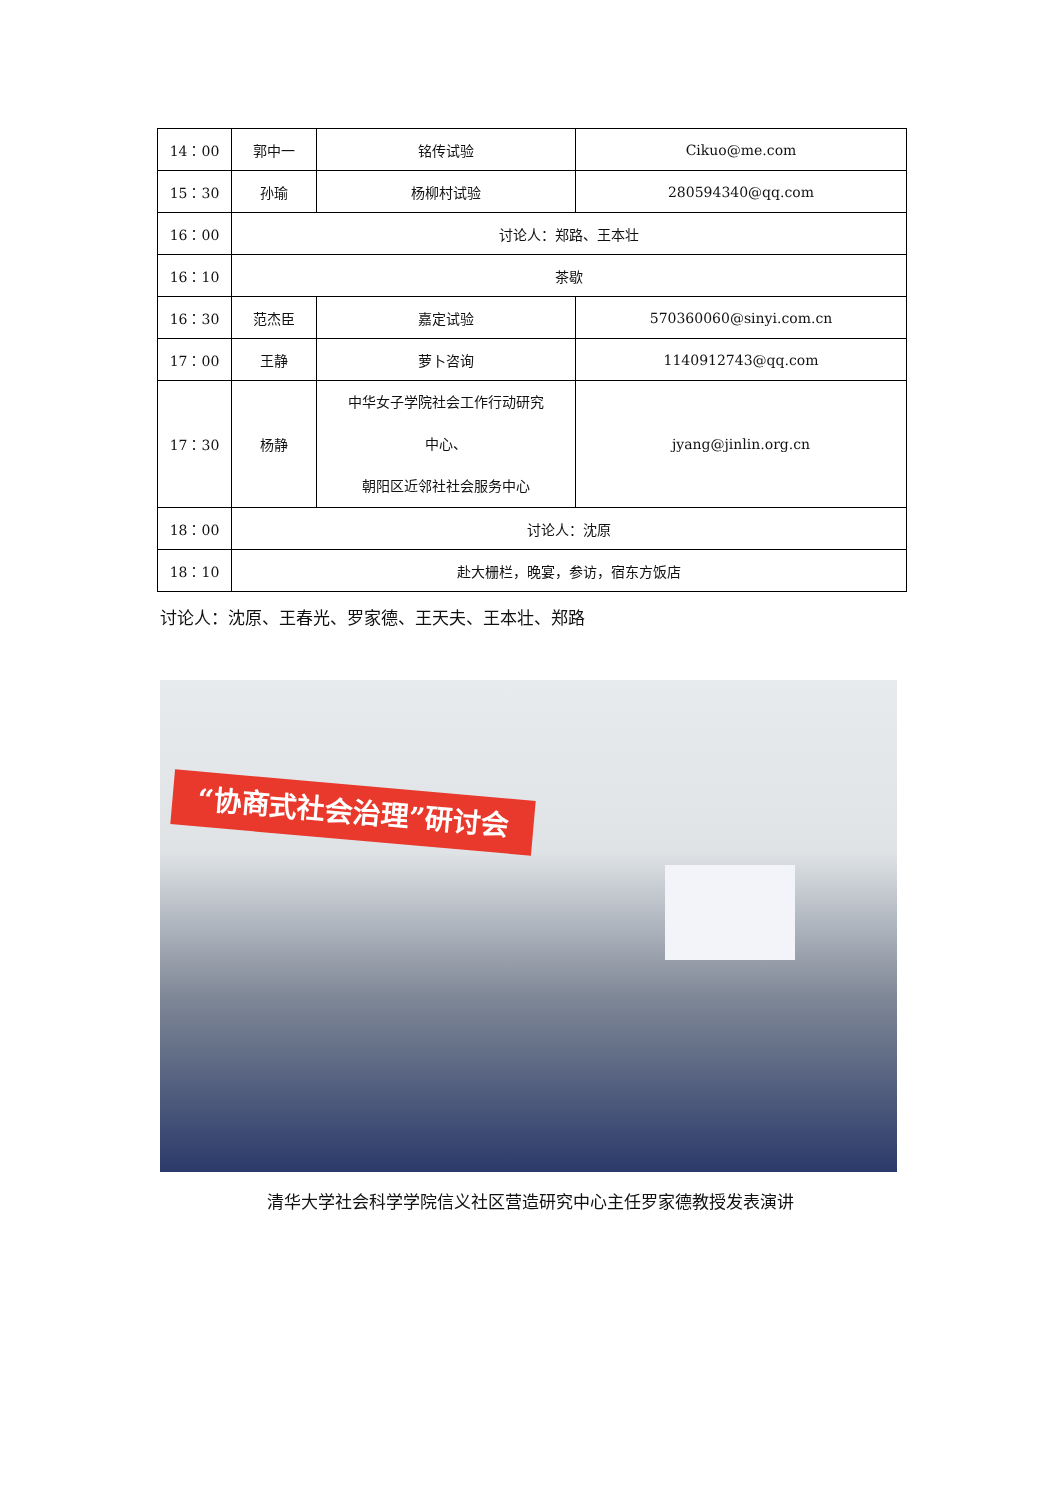| 14：00 | 郭中一 | 铭传试验 | Cikuo@me.com |
| 15：30 | 孙瑜 | 杨柳村试验 | 280594340@qq.com |
| 16：00 | 讨论人：郑路、王本壮 | | |
| 16：10 | 茶歇 | | |
| 16：30 | 范杰臣 | 嘉定试验 | 570360060@sinyi.com.cn |
| 17：00 | 王静 | 萝卜咨询 | 1140912743@qq.com |
| 17：30 | 杨静 | 中华女子学院社会工作行动研究 中心、 朝阳区近邻社社会服务中心 | jyang@jinlin.org.cn |
| 18：00 | 讨论人：沈原 | | |
| 18：10 | 赴大栅栏，晚宴，参访，宿东方饭店 | | |
讨论人：沈原、王春光、罗家德、王天夫、王本壮、郑路
“协商式社会治理”研讨会
清华大学社会科学学院信义社区营造研究中心主任罗家德教授发表演讲